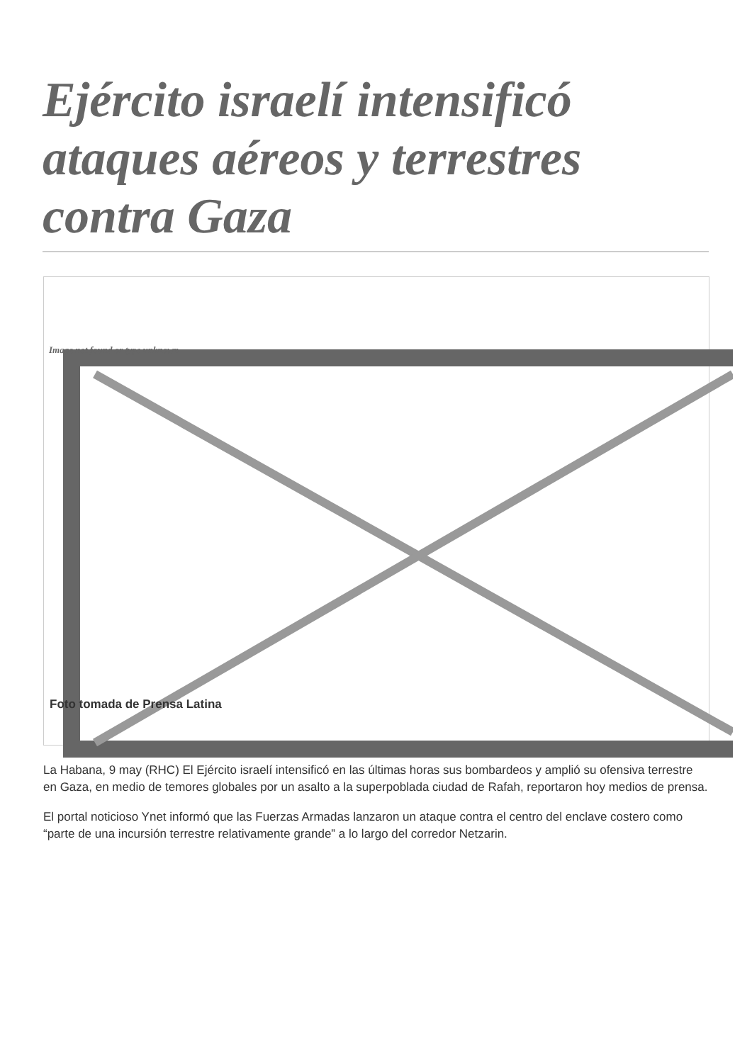Ejército israelí intensificó ataques aéreos y terrestres contra Gaza
Image not found or type unknown
Foto tomada de Prensa Latina
La Habana, 9 may (RHC) El Ejército israelí intensificó en las últimas horas sus bombardeos y amplió su ofensiva terrestre en Gaza, en medio de temores globales por un asalto a la superpoblada ciudad de Rafah, reportaron hoy medios de prensa.
El portal noticioso Ynet informó que las Fuerzas Armadas lanzaron un ataque contra el centro del enclave costero como “parte de una incursión terrestre relativamente grande” a lo largo del corredor Netzarin.